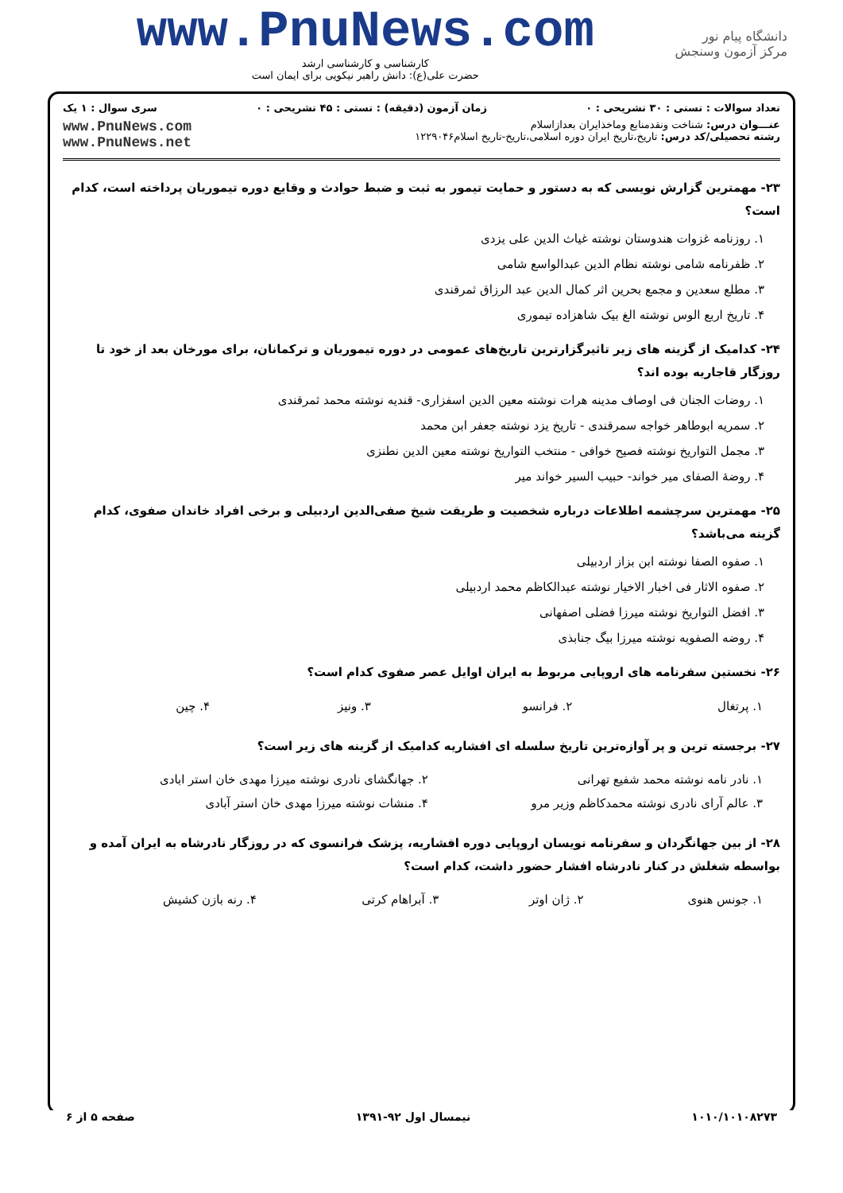دانشگاه پیام نور
مرکز آزمون وسنجش
www.PnuNews.com
کارشناسی و کارشناسی ارشد
حضرت علی(ع): دانش راهبر نیکویی برای ایمان است
تعداد سوالات : تستی : ۳۰ تشریحی : ۰ زمان آزمون (دقیقه) : تستی : ۴۵ تشریحی : ۰ سری سوال : ۱ یک
عنـــوان درس: شناخت ونقدمنابع وماخذایران بعدازاسلام
رشته تحصیلی/کد درس: تاریخ،تاریخ ایران دوره اسلامی،تاریخ-تاریخ اسلام۱۲۲۹۰۴۶
www.PnuNews.com
www.PnuNews.net
۲۳- مهمترین گزارش نویسی که به دستور و حمایت تیمور به ثبت و ضبط حوادث و وقایع دوره تیموریان پرداخته است، کدام است؟
۱. روزنامه غزوات هندوستان نوشته غیاث الدین علی یزدی
۲. ظفرنامه شامی نوشته نظام الدین عبدالواسع شامی
۳. مطلع سعدین و مجمع بحرین اثر کمال الدین عبد الرزاق ثمرقندی
۴. تاریخ اربع الوس نوشته الغ بیک شاهزاده تیموری
۲۴- کدامیک از گزینه های زیر تاثیرگزارترین تاریخ‌های عمومی در دوره تیموریان و ترکمانان، برای مورخان بعد از خود تا روزگار قاجاریه بوده اند؟
۱. روضات الجنان فی اوصاف مدینه هرات نوشته معین الدین اسفزاری- قندیه نوشته محمد ثمرقندی
۲. سمریه ابوطاهر خواجه سمرقندی - تاریخ یزد نوشته جعفر ابن محمد
۳. مجمل التواریخ نوشته فصیح خوافی - منتخب التواریخ نوشته معین الدین نطنزی
۴. روضهٔ الصفای میر خواند- حبیب السیر خواند میر
۲۵- مهمترین سرچشمه اطلاعات درباره شخصیت و طریقت شیخ صفی‌الدین اردبیلی و برخی افراد خاندان صفوی، کدام گزینه می‌باشد؟
۱. صفوه الصفا نوشته ابن بزاز اردبیلی
۲. صفوه الاثار فی اخبار الاخیار نوشته عبدالکاظم محمد اردبیلی
۳. افضل التواریخ نوشته میرزا فضلی اصفهانی
۴. روضه الصفویه نوشته میرزا بیگ جنابذی
۲۶- نخستین سفرنامه های اروپایی مربوط به ایران اوایل عصر صفوی کدام است؟
| ۱. پرتغال | ۲. فرانسو | ۳. ونیز | ۴. چین |
۲۷- برجسته ترین و پر آوازه‌ترین تاریخ سلسله ای افشاریه کدامیک از گزینه های زیر است؟
| ۱. نادر نامه نوشته محمد شفیع تهرانی | ۲. جهانگشای نادری نوشته میرزا مهدی خان استر ابادی |
| ۳. عالم آرای نادری نوشته محمدکاظم وزیر مرو | ۴. منشات نوشته میرزا مهدی خان استر آبادی |
۲۸- از بین جهانگردان و سفرنامه نویسان اروپایی دوره افشاریه، پزشک فرانسوی که در روزگار نادرشاه به ایران آمده و بواسطه شغلش در کنار نادرشاه افشار حضور داشت، کدام است؟
| ۱. جونس هنوی | ۲. ژان اوتر | ۳. آبراهام کرتی | ۴. رنه بازن کشیش |
۱۰۱۰/۱۰۱۰۸۲۷۳ نیمسال اول ۹۲-۱۳۹۱ صفحه ۵ از ۶